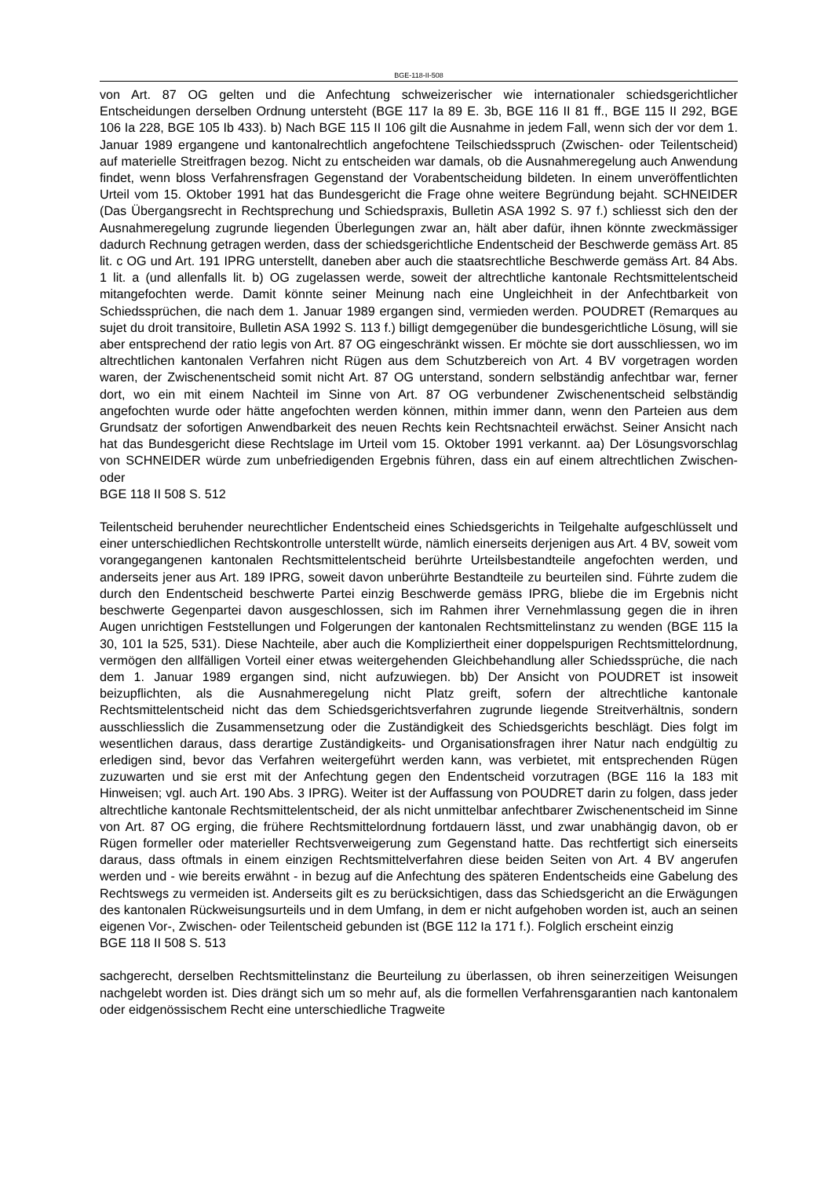BGE-118-II-508
von Art. 87 OG gelten und die Anfechtung schweizerischer wie internationaler schiedsgerichtlicher Entscheidungen derselben Ordnung untersteht (BGE 117 Ia 89 E. 3b, BGE 116 II 81 ff., BGE 115 II 292, BGE 106 Ia 228, BGE 105 Ib 433). b) Nach BGE 115 II 106 gilt die Ausnahme in jedem Fall, wenn sich der vor dem 1. Januar 1989 ergangene und kantonalrechtlich angefochtene Teilschiedsspruch (Zwischen- oder Teilentscheid) auf materielle Streitfragen bezog. Nicht zu entscheiden war damals, ob die Ausnahmeregelung auch Anwendung findet, wenn bloss Verfahrensfragen Gegenstand der Vorabentscheidung bildeten. In einem unveröffentlichten Urteil vom 15. Oktober 1991 hat das Bundesgericht die Frage ohne weitere Begründung bejaht. SCHNEIDER (Das Übergangsrecht in Rechtsprechung und Schiedspraxis, Bulletin ASA 1992 S. 97 f.) schliesst sich den der Ausnahmeregelung zugrunde liegenden Überlegungen zwar an, hält aber dafür, ihnen könnte zweckmässiger dadurch Rechnung getragen werden, dass der schiedsgerichtliche Endentscheid der Beschwerde gemäss Art. 85 lit. c OG und Art. 191 IPRG unterstellt, daneben aber auch die staatsrechtliche Beschwerde gemäss Art. 84 Abs. 1 lit. a (und allenfalls lit. b) OG zugelassen werde, soweit der altrechtliche kantonale Rechtsmittelentscheid mitangefochten werde. Damit könnte seiner Meinung nach eine Ungleichheit in der Anfechtbarkeit von Schiedssprüchen, die nach dem 1. Januar 1989 ergangen sind, vermieden werden. POUDRET (Remarques au sujet du droit transitoire, Bulletin ASA 1992 S. 113 f.) billigt demgegenüber die bundesgerichtliche Lösung, will sie aber entsprechend der ratio legis von Art. 87 OG eingeschränkt wissen. Er möchte sie dort ausschliessen, wo im altrechtlichen kantonalen Verfahren nicht Rügen aus dem Schutzbereich von Art. 4 BV vorgetragen worden waren, der Zwischenentscheid somit nicht Art. 87 OG unterstand, sondern selbständig anfechtbar war, ferner dort, wo ein mit einem Nachteil im Sinne von Art. 87 OG verbundener Zwischenentscheid selbständig angefochten wurde oder hätte angefochten werden können, mithin immer dann, wenn den Parteien aus dem Grundsatz der sofortigen Anwendbarkeit des neuen Rechts kein Rechtsnachteil erwächst. Seiner Ansicht nach hat das Bundesgericht diese Rechtslage im Urteil vom 15. Oktober 1991 verkannt. aa) Der Lösungsvorschlag von SCHNEIDER würde zum unbefriedigenden Ergebnis führen, dass ein auf einem altrechtlichen Zwischen- oder
BGE 118 II 508 S. 512
Teilentscheid beruhender neurechtlicher Endentscheid eines Schiedsgerichts in Teilgehalte aufgeschlüsselt und einer unterschiedlichen Rechtskontrolle unterstellt würde, nämlich einerseits derjenigen aus Art. 4 BV, soweit vom vorangegangenen kantonalen Rechtsmittelentscheid berührte Urteilsbestandteile angefochten werden, und anderseits jener aus Art. 189 IPRG, soweit davon unberührte Bestandteile zu beurteilen sind. Führte zudem die durch den Endentscheid beschwerte Partei einzig Beschwerde gemäss IPRG, bliebe die im Ergebnis nicht beschwerte Gegenpartei davon ausgeschlossen, sich im Rahmen ihrer Vernehmlassung gegen die in ihren Augen unrichtigen Feststellungen und Folgerungen der kantonalen Rechtsmittelinstanz zu wenden (BGE 115 Ia 30, 101 Ia 525, 531). Diese Nachteile, aber auch die Kompliziertheit einer doppelspurigen Rechtsmittelordnung, vermögen den allfälligen Vorteil einer etwas weitergehenden Gleichbehandlung aller Schiedssprüche, die nach dem 1. Januar 1989 ergangen sind, nicht aufzuwiegen. bb) Der Ansicht von POUDRET ist insoweit beizupflichten, als die Ausnahmeregelung nicht Platz greift, sofern der altrechtliche kantonale Rechtsmittelentscheid nicht das dem Schiedsgerichtsverfahren zugrunde liegende Streitverhältnis, sondern ausschliesslich die Zusammensetzung oder die Zuständigkeit des Schiedsgerichts beschlägt. Dies folgt im wesentlichen daraus, dass derartige Zuständigkeits- und Organisationsfragen ihrer Natur nach endgültig zu erledigen sind, bevor das Verfahren weitergeführt werden kann, was verbietet, mit entsprechenden Rügen zuzuwarten und sie erst mit der Anfechtung gegen den Endentscheid vorzutragen (BGE 116 Ia 183 mit Hinweisen; vgl. auch Art. 190 Abs. 3 IPRG). Weiter ist der Auffassung von POUDRET darin zu folgen, dass jeder altrechtliche kantonale Rechtsmittelentscheid, der als nicht unmittelbar anfechtbarer Zwischenentscheid im Sinne von Art. 87 OG erging, die frühere Rechtsmittelordnung fortdauern lässt, und zwar unabhängig davon, ob er Rügen formeller oder materieller Rechtsverweigerung zum Gegenstand hatte. Das rechtfertigt sich einerseits daraus, dass oftmals in einem einzigen Rechtsmittelverfahren diese beiden Seiten von Art. 4 BV angerufen werden und - wie bereits erwähnt - in bezug auf die Anfechtung des späteren Endentscheids eine Gabelung des Rechtswegs zu vermeiden ist. Anderseits gilt es zu berücksichtigen, dass das Schiedsgericht an die Erwägungen des kantonalen Rückweisungsurteils und in dem Umfang, in dem er nicht aufgehoben worden ist, auch an seinen eigenen Vor-, Zwischen- oder Teilentscheid gebunden ist (BGE 112 Ia 171 f.). Folglich erscheint einzig
BGE 118 II 508 S. 513
sachgerecht, derselben Rechtsmittelinstanz die Beurteilung zu überlassen, ob ihren seinerzeitigen Weisungen nachgelebt worden ist. Dies drängt sich um so mehr auf, als die formellen Verfahrensgarantien nach kantonalem oder eidgenössischem Recht eine unterschiedliche Tragweite